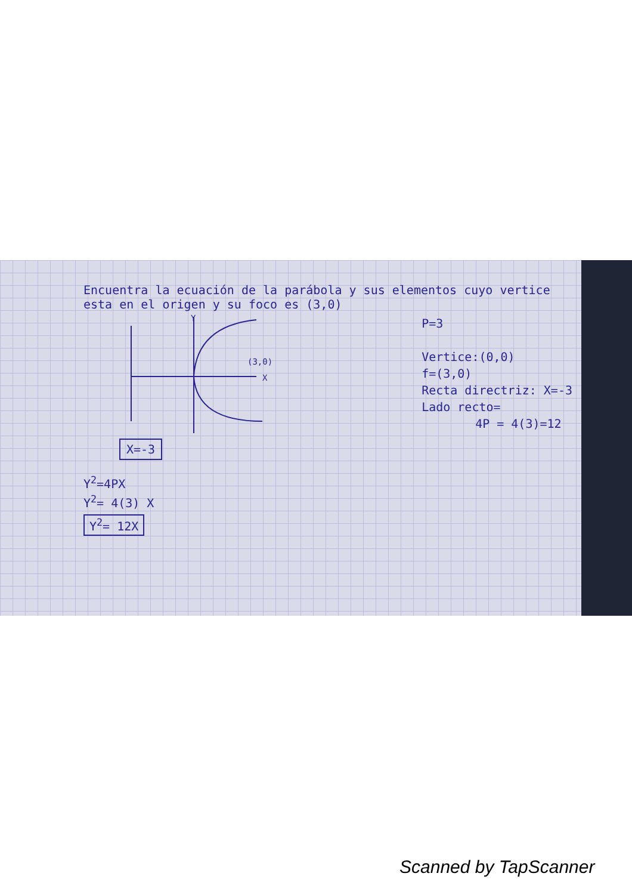Encuentra la ecuación de la parábola y sus elementos cuyo vertice esta en el origen y su foco es (3,0)
Y
X
(3,0)
X=-3
P=3
Vertice:(0,0)
f=(3,0)
Recta directriz: X=-3
Lado recto=
4P = 4(3)=12
Y<sup>2</sup>=4PX
Y<sup>2</sup>= 4(3) X
Y<sup>2</sup>= 12X
Scanned by TapScanner